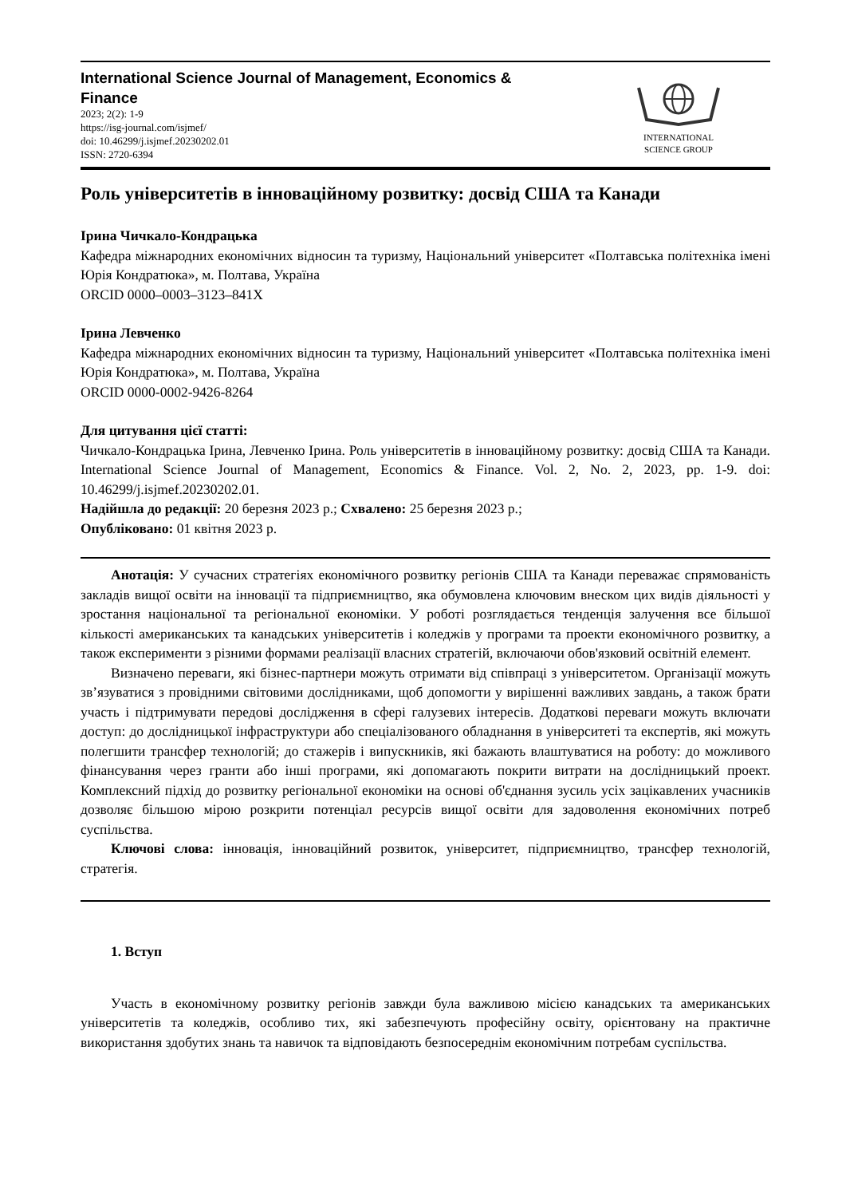International Science Journal of Management, Economics &
Finance
2023; 2(2): 1-9
https://isg-journal.com/isjmef/
doi: 10.46299/j.isjmef.20230202.01
ISSN: 2720-6394
INTERNATIONAL
SCIENCE GROUP
Роль університетів в інноваційному розвитку: досвід США та Канади
Ірина Чичкало-Кондрацька
Кафедра міжнародних економічних відносин та туризму, Національний університет «Полтавська політехніка імені Юрія Кондратюка», м. Полтава, Україна
ORCID 0000–0003–3123–841X
Ірина Левченко
Кафедра міжнародних економічних відносин та туризму, Національний університет «Полтавська політехніка імені Юрія Кондратюка», м. Полтава, Україна
ORCID 0000-0002-9426-8264
Для цитування цієї статті:
Чичкало-Кондрацька Ірина, Левченко Ірина. Роль університетів в інноваційному розвитку: досвід США та Канади. International Science Journal of Management, Economics & Finance. Vol. 2, No. 2, 2023, pp. 1-9. doi: 10.46299/j.isjmef.20230202.01.
Надійшла до редакції: 20 березня 2023 р.; Схвалено: 25 березня 2023 р.;
Опубліковано: 01 квітня 2023 р.
Анотація: У сучасних стратегіях економічного розвитку регіонів США та Канади переважає спрямованість закладів вищої освіти на інновації та підприємництво, яка обумовлена ключовим внеском цих видів діяльності у зростання національної та регіональної економіки. У роботі розглядається тенденція залучення все більшої кількості американських та канадських університетів і коледжів у програми та проекти економічного розвитку, а також експерименти з різними формами реалізації власних стратегій, включаючи обов'язковий освітній елемент.
Визначено переваги, які бізнес-партнери можуть отримати від співпраці з університетом. Організації можуть зв’язуватися з провідними світовими дослідниками, щоб допомогти у вирішенні важливих завдань, а також брати участь і підтримувати передові дослідження в сфері галузевих інтересів. Додаткові переваги можуть включати доступ: до дослідницької інфраструктури або спеціалізованого обладнання в університеті та експертів, які можуть полегшити трансфер технологій; до стажерів і випускників, які бажають влаштуватися на роботу: до можливого фінансування через гранти або інші програми, які допомагають покрити витрати на дослідницький проект. Комплексний підхід до розвитку регіональної економіки на основі об'єднання зусиль усіх зацікавлених учасників дозволяє більшою мірою розкрити потенціал ресурсів вищої освіти для задоволення економічних потреб суспільства.
Ключові слова: інновація, інноваційний розвиток, університет, підприємництво, трансфер технологій, стратегія.
1. Вступ
Участь в економічному розвитку регіонів завжди була важливою місією канадських та американських університетів та коледжів, особливо тих, які забезпечують професійну освіту, орієнтовану на практичне використання здобутих знань та навичок та відповідають безпосереднім економічним потребам суспільства.